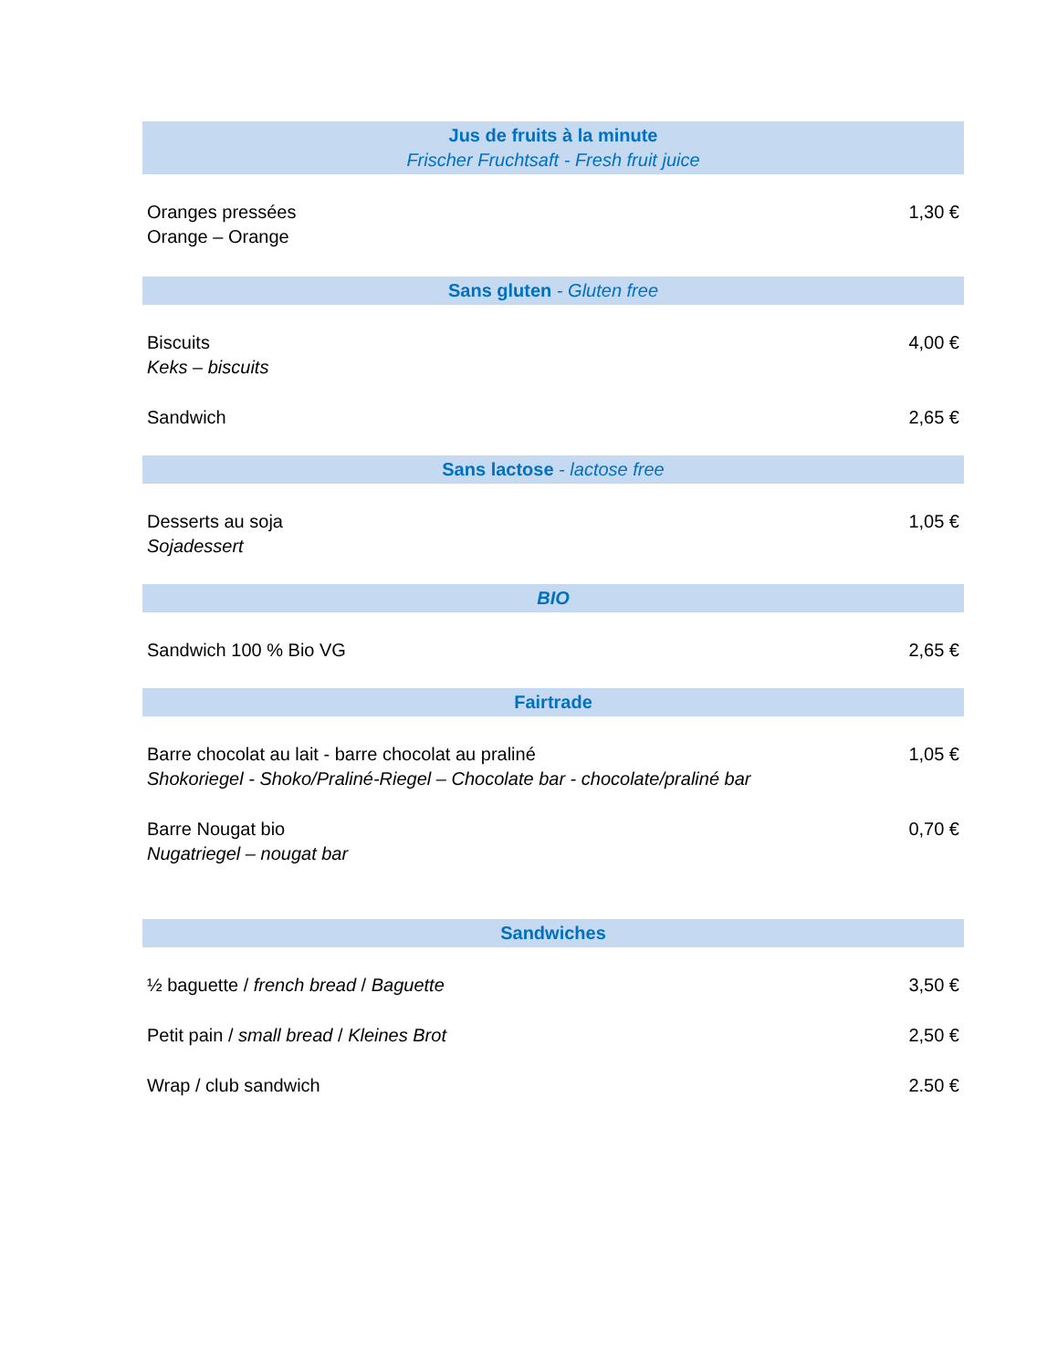| Jus de fruits à la minute Frischer Fruchtsaft - Fresh fruit juice | |
| --- | --- |
| Oranges pressées Orange – Orange | 1,30 € |
| Sans gluten - Gluten free | |
| Biscuits Keks – biscuits | 4,00 € |
| Sandwich | 2,65 € |
| Sans lactose - lactose free | |
| Desserts au soja Sojadessert | 1,05 € |
| BIO | |
| Sandwich 100 % Bio VG | 2,65 € |
| Fairtrade | |
| Barre chocolat au lait - barre chocolat au praliné Shokoriegel - Shoko/Praliné-Riegel – Chocolate bar - chocolate/praliné bar | 1,05 € |
| Barre Nougat bio Nugatriegel – nougat bar | 0,70 € |
| Sandwiches | |
| ½ baguette / french bread / Baguette | 3,50 € |
| Petit pain / small bread / Kleines Brot | 2,50 € |
| Wrap / club sandwich | 2.50 € |